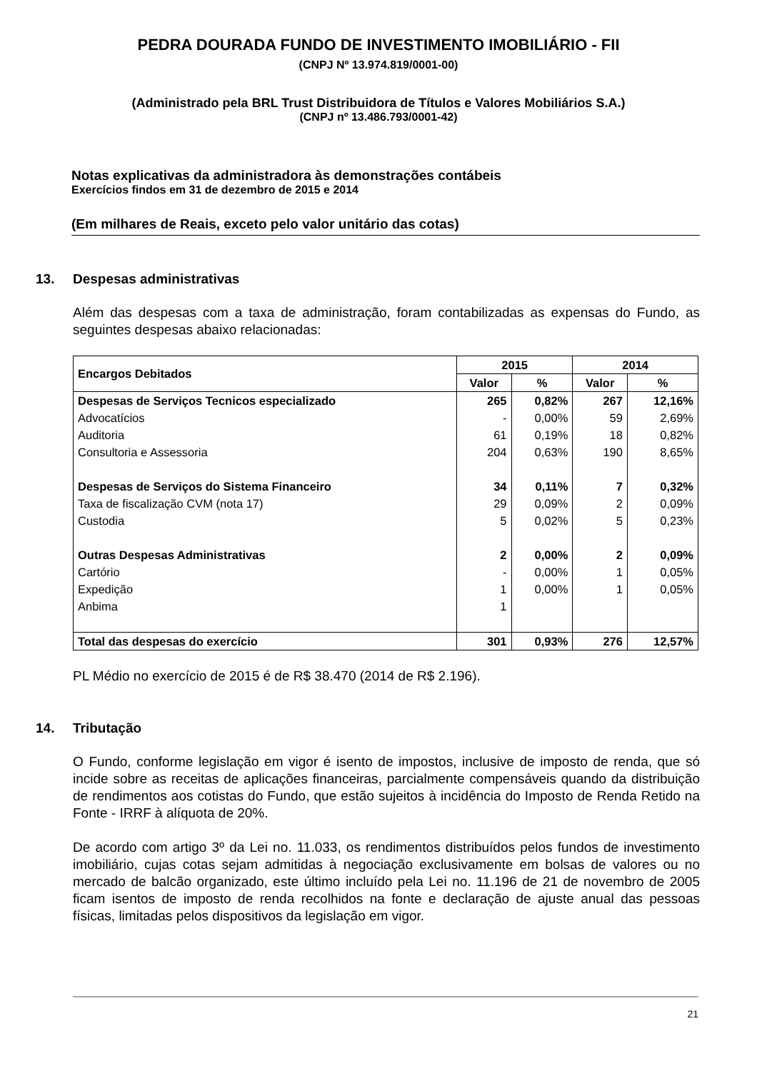PEDRA DOURADA FUNDO DE INVESTIMENTO IMOBILIÁRIO - FII
(CNPJ Nº 13.974.819/0001-00)
(Administrado pela BRL Trust Distribuidora de Títulos e Valores Mobiliários S.A.)
(CNPJ nº 13.486.793/0001-42)
Notas explicativas da administradora às demonstrações contábeis
Exercícios findos em 31 de dezembro de 2015 e 2014
(Em milhares de Reais, exceto pelo valor unitário das cotas)
13. Despesas administrativas
Além das despesas com a taxa de administração, foram contabilizadas as expensas do Fundo, as seguintes despesas abaixo relacionadas:
| Encargos Debitados | 2015 | | 2014 | |
| --- | --- | --- | --- | --- |
| | Valor | % | Valor | % |
| Despesas de Serviços Tecnicos especializado | 265 | 0,82% | 267 | 12,16% |
| Advocatícios | - | 0,00% | 59 | 2,69% |
| Auditoria | 61 | 0,19% | 18 | 0,82% |
| Consultoria e Assessoria | 204 | 0,63% | 190 | 8,65% |
| Despesas de Serviços do Sistema Financeiro | 34 | 0,11% | 7 | 0,32% |
| Taxa de fiscalização CVM (nota 17) | 29 | 0,09% | 2 | 0,09% |
| Custodia | 5 | 0,02% | 5 | 0,23% |
| Outras Despesas Administrativas | 2 | 0,00% | 2 | 0,09% |
| Cartório | - | 0,00% | 1 | 0,05% |
| Expedição | 1 | 0,00% | 1 | 0,05% |
| Anbima | 1 | | | |
| Total das despesas do exercício | 301 | 0,93% | 276 | 12,57% |
PL Médio no exercício de 2015 é de R$ 38.470 (2014 de R$ 2.196).
14. Tributação
O Fundo, conforme legislação em vigor é isento de impostos, inclusive de imposto de renda, que só incide sobre as receitas de aplicações financeiras, parcialmente compensáveis quando da distribuição de rendimentos aos cotistas do Fundo, que estão sujeitos à incidência do Imposto de Renda Retido na Fonte - IRRF à alíquota de 20%.
De acordo com artigo 3º da Lei no. 11.033, os rendimentos distribuídos pelos fundos de investimento imobiliário, cujas cotas sejam admitidas à negociação exclusivamente em bolsas de valores ou no mercado de balcão organizado, este último incluído pela Lei no. 11.196 de 21 de novembro de 2005 ficam isentos de imposto de renda recolhidos na fonte e declaração de ajuste anual das pessoas físicas, limitadas pelos dispositivos da legislação em vigor.
21